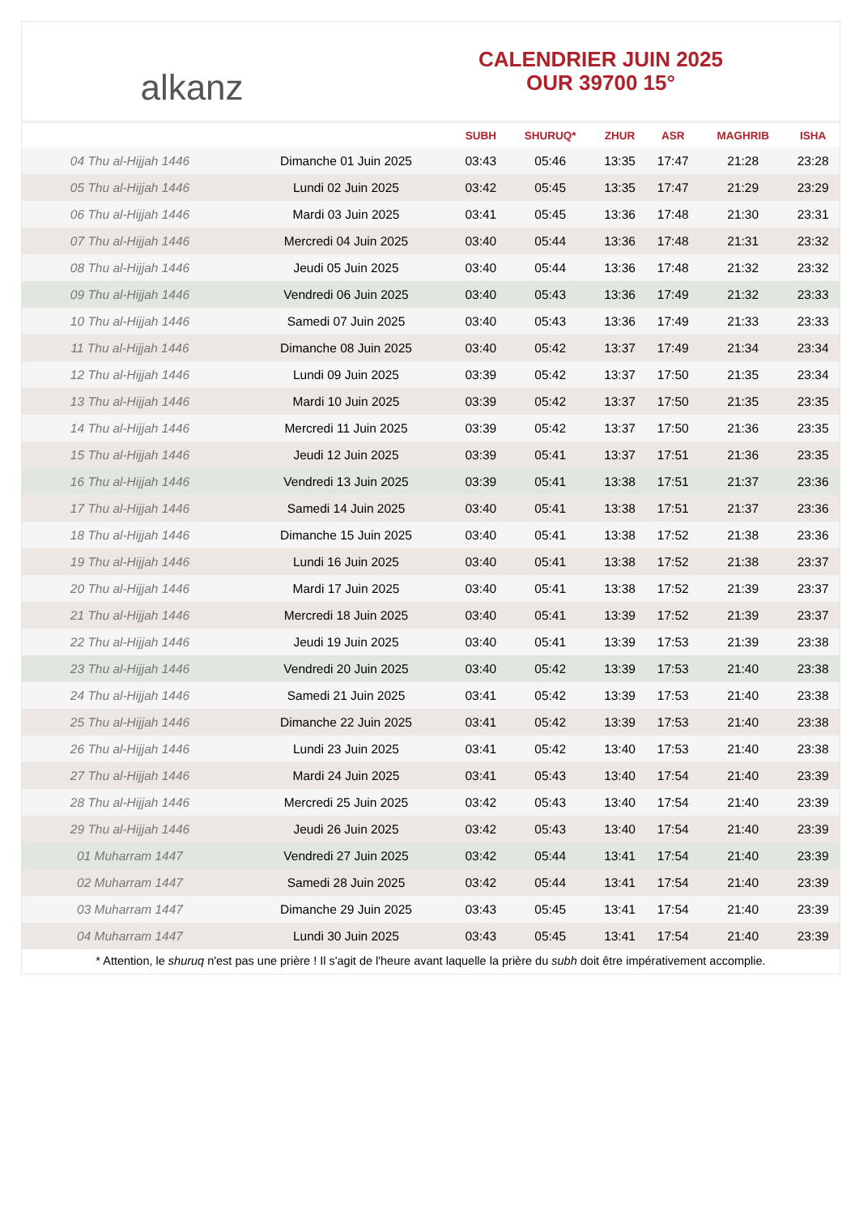alkanz
CALENDRIER JUIN 2025
OUR 39700 15°
| | | SUBH | SHURUQ* | ZHUR | ASR | MAGHRIB | ISHA |
| --- | --- | --- | --- | --- | --- | --- | --- |
| 04 Thu al-Hijjah 1446 | Dimanche 01 Juin 2025 | 03:43 | 05:46 | 13:35 | 17:47 | 21:28 | 23:28 |
| 05 Thu al-Hijjah 1446 | Lundi 02 Juin 2025 | 03:42 | 05:45 | 13:35 | 17:47 | 21:29 | 23:29 |
| 06 Thu al-Hijjah 1446 | Mardi 03 Juin 2025 | 03:41 | 05:45 | 13:36 | 17:48 | 21:30 | 23:31 |
| 07 Thu al-Hijjah 1446 | Mercredi 04 Juin 2025 | 03:40 | 05:44 | 13:36 | 17:48 | 21:31 | 23:32 |
| 08 Thu al-Hijjah 1446 | Jeudi 05 Juin 2025 | 03:40 | 05:44 | 13:36 | 17:48 | 21:32 | 23:32 |
| 09 Thu al-Hijjah 1446 | Vendredi 06 Juin 2025 | 03:40 | 05:43 | 13:36 | 17:49 | 21:32 | 23:33 |
| 10 Thu al-Hijjah 1446 | Samedi 07 Juin 2025 | 03:40 | 05:43 | 13:36 | 17:49 | 21:33 | 23:33 |
| 11 Thu al-Hijjah 1446 | Dimanche 08 Juin 2025 | 03:40 | 05:42 | 13:37 | 17:49 | 21:34 | 23:34 |
| 12 Thu al-Hijjah 1446 | Lundi 09 Juin 2025 | 03:39 | 05:42 | 13:37 | 17:50 | 21:35 | 23:34 |
| 13 Thu al-Hijjah 1446 | Mardi 10 Juin 2025 | 03:39 | 05:42 | 13:37 | 17:50 | 21:35 | 23:35 |
| 14 Thu al-Hijjah 1446 | Mercredi 11 Juin 2025 | 03:39 | 05:42 | 13:37 | 17:50 | 21:36 | 23:35 |
| 15 Thu al-Hijjah 1446 | Jeudi 12 Juin 2025 | 03:39 | 05:41 | 13:37 | 17:51 | 21:36 | 23:35 |
| 16 Thu al-Hijjah 1446 | Vendredi 13 Juin 2025 | 03:39 | 05:41 | 13:38 | 17:51 | 21:37 | 23:36 |
| 17 Thu al-Hijjah 1446 | Samedi 14 Juin 2025 | 03:40 | 05:41 | 13:38 | 17:51 | 21:37 | 23:36 |
| 18 Thu al-Hijjah 1446 | Dimanche 15 Juin 2025 | 03:40 | 05:41 | 13:38 | 17:52 | 21:38 | 23:36 |
| 19 Thu al-Hijjah 1446 | Lundi 16 Juin 2025 | 03:40 | 05:41 | 13:38 | 17:52 | 21:38 | 23:37 |
| 20 Thu al-Hijjah 1446 | Mardi 17 Juin 2025 | 03:40 | 05:41 | 13:38 | 17:52 | 21:39 | 23:37 |
| 21 Thu al-Hijjah 1446 | Mercredi 18 Juin 2025 | 03:40 | 05:41 | 13:39 | 17:52 | 21:39 | 23:37 |
| 22 Thu al-Hijjah 1446 | Jeudi 19 Juin 2025 | 03:40 | 05:41 | 13:39 | 17:53 | 21:39 | 23:38 |
| 23 Thu al-Hijjah 1446 | Vendredi 20 Juin 2025 | 03:40 | 05:42 | 13:39 | 17:53 | 21:40 | 23:38 |
| 24 Thu al-Hijjah 1446 | Samedi 21 Juin 2025 | 03:41 | 05:42 | 13:39 | 17:53 | 21:40 | 23:38 |
| 25 Thu al-Hijjah 1446 | Dimanche 22 Juin 2025 | 03:41 | 05:42 | 13:39 | 17:53 | 21:40 | 23:38 |
| 26 Thu al-Hijjah 1446 | Lundi 23 Juin 2025 | 03:41 | 05:42 | 13:40 | 17:53 | 21:40 | 23:38 |
| 27 Thu al-Hijjah 1446 | Mardi 24 Juin 2025 | 03:41 | 05:43 | 13:40 | 17:54 | 21:40 | 23:39 |
| 28 Thu al-Hijjah 1446 | Mercredi 25 Juin 2025 | 03:42 | 05:43 | 13:40 | 17:54 | 21:40 | 23:39 |
| 29 Thu al-Hijjah 1446 | Jeudi 26 Juin 2025 | 03:42 | 05:43 | 13:40 | 17:54 | 21:40 | 23:39 |
| 01 Muharram 1447 | Vendredi 27 Juin 2025 | 03:42 | 05:44 | 13:41 | 17:54 | 21:40 | 23:39 |
| 02 Muharram 1447 | Samedi 28 Juin 2025 | 03:42 | 05:44 | 13:41 | 17:54 | 21:40 | 23:39 |
| 03 Muharram 1447 | Dimanche 29 Juin 2025 | 03:43 | 05:45 | 13:41 | 17:54 | 21:40 | 23:39 |
| 04 Muharram 1447 | Lundi 30 Juin 2025 | 03:43 | 05:45 | 13:41 | 17:54 | 21:40 | 23:39 |
* Attention, le shuruq n'est pas une prière ! Il s'agit de l'heure avant laquelle la prière du subh doit être impérativement accomplie.